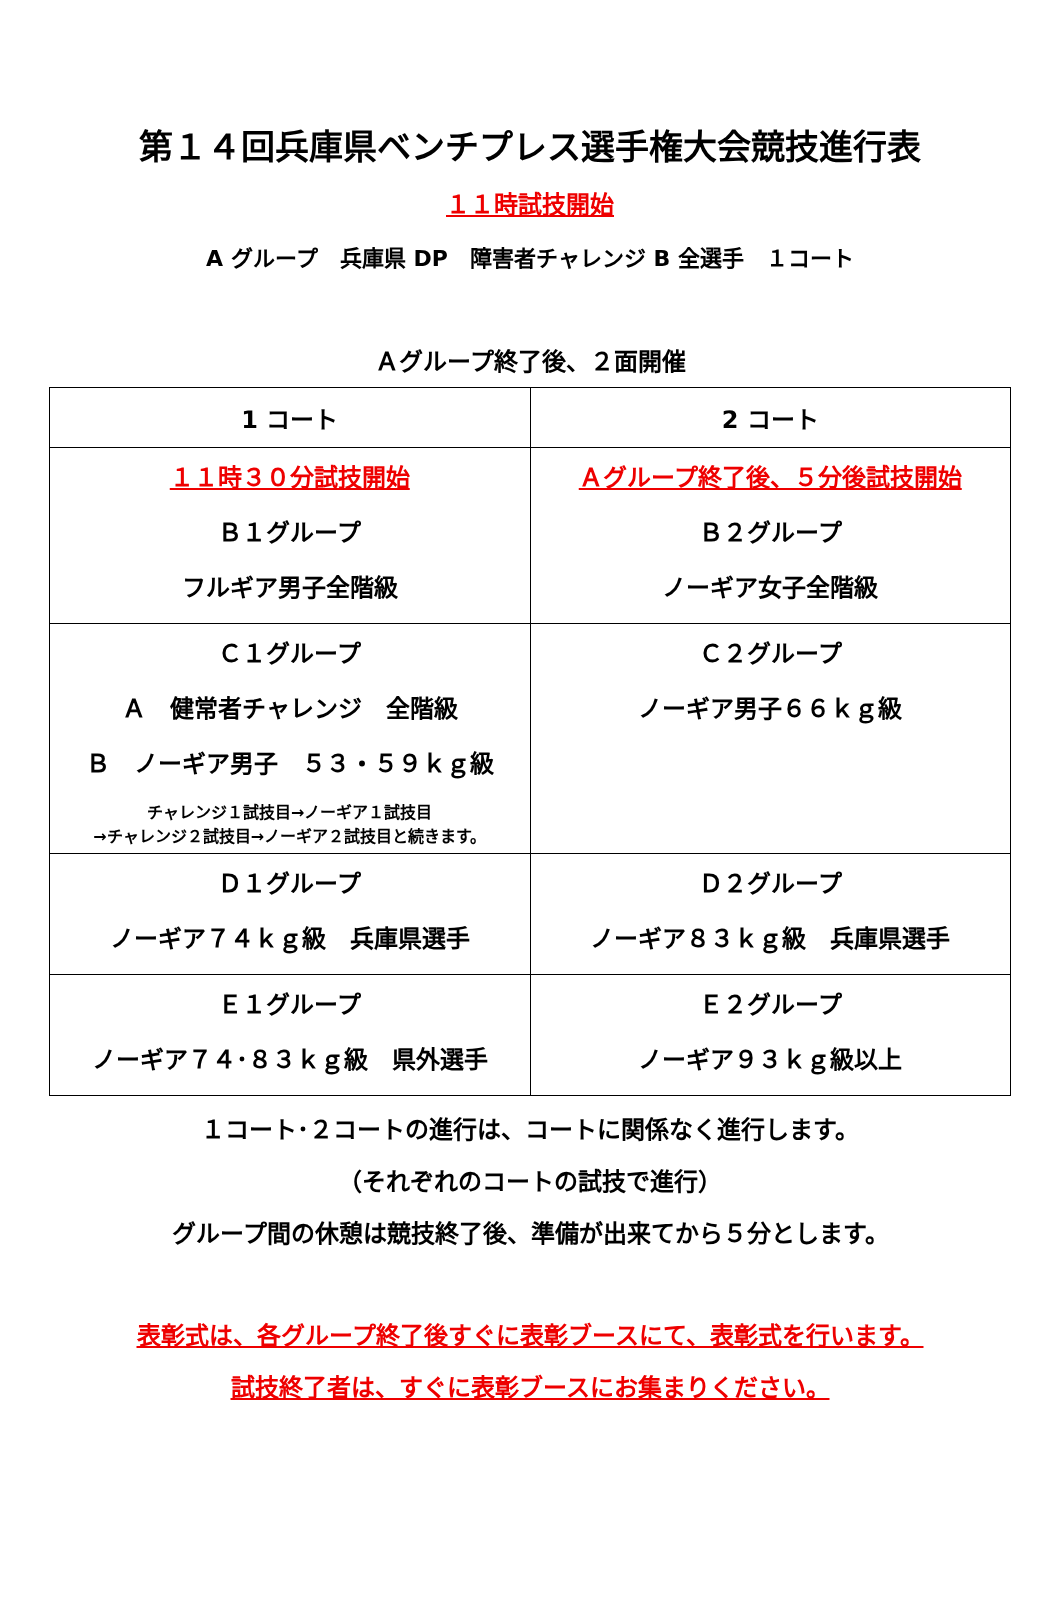第１４回兵庫県ベンチプレス選手権大会競技進行表
１１時試技開始
A グループ　兵庫県 DP　障害者チャレンジ B 全選手　１コート
Ａグループ終了後、２面開催
| 1 コート | 2 コート |
| --- | --- |
| １１時３０分試技開始 Ｂ１グループ フルギア男子全階級 | Ａグループ終了後、５分後試技開始 Ｂ２グループ ノーギア女子全階級 |
| Ｃ１グループ Ａ 健常者チャレンジ 全階級 Ｂ ノーギア男子 ５３・５９ｋｇ級 チャレンジ１試技目→ノーギア１試技目 →チャレンジ２試技目→ノーギア２試技目と続きます。 | Ｃ２グループ ノーギア男子６６ｋｇ級 |
| Ｄ１グループ ノーギア７４ｋｇ級 兵庫県選手 | Ｄ２グループ ノーギア８３ｋｇ級 兵庫県選手 |
| Ｅ１グループ ノーギア７４･８３ｋｇ級 県外選手 | Ｅ２グループ ノーギア９３ｋｇ級以上 |
１コート･２コートの進行は、コートに関係なく進行します。
（それぞれのコートの試技で進行）
グループ間の休憩は競技終了後、準備が出来てから５分とします。
表彰式は、各グループ終了後すぐに表彰ブースにて、表彰式を行います。
試技終了者は、すぐに表彰ブースにお集まりください。